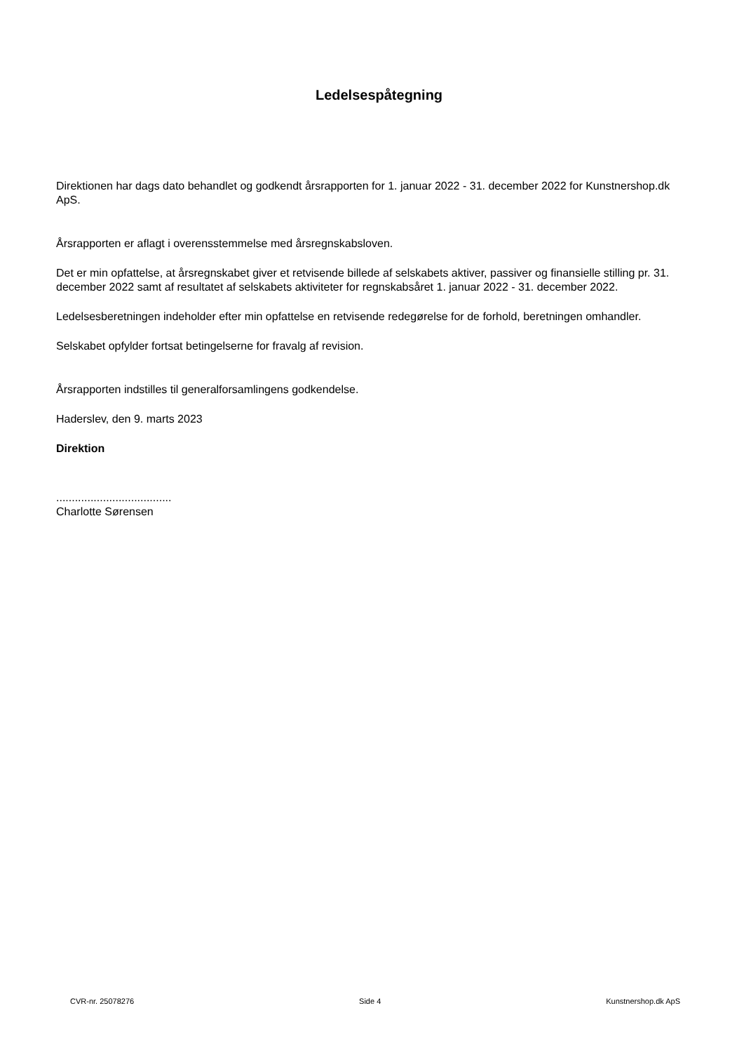Ledelsespåtegning
Direktionen har dags dato behandlet og godkendt årsrapporten for 1. januar 2022 - 31. december 2022 for Kunstnershop.dk ApS.
Årsrapporten er aflagt i overensstemmelse med årsregnskabsloven.
Det er min opfattelse, at årsregnskabet giver et retvisende billede af selskabets aktiver, passiver og finansielle stilling pr. 31. december 2022 samt af resultatet af selskabets aktiviteter for regnskabsåret 1. januar 2022 - 31. december 2022.
Ledelsesberetningen indeholder efter min opfattelse en retvisende redegørelse for de forhold, beretningen omhandler.
Selskabet opfylder fortsat betingelserne for fravalg af revision.
Årsrapporten indstilles til generalforsamlingens godkendelse.
Haderslev, den 9. marts 2023
Direktion
.....................................
Charlotte Sørensen
CVR-nr. 25078276 Side 4 Kunstnershop.dk ApS